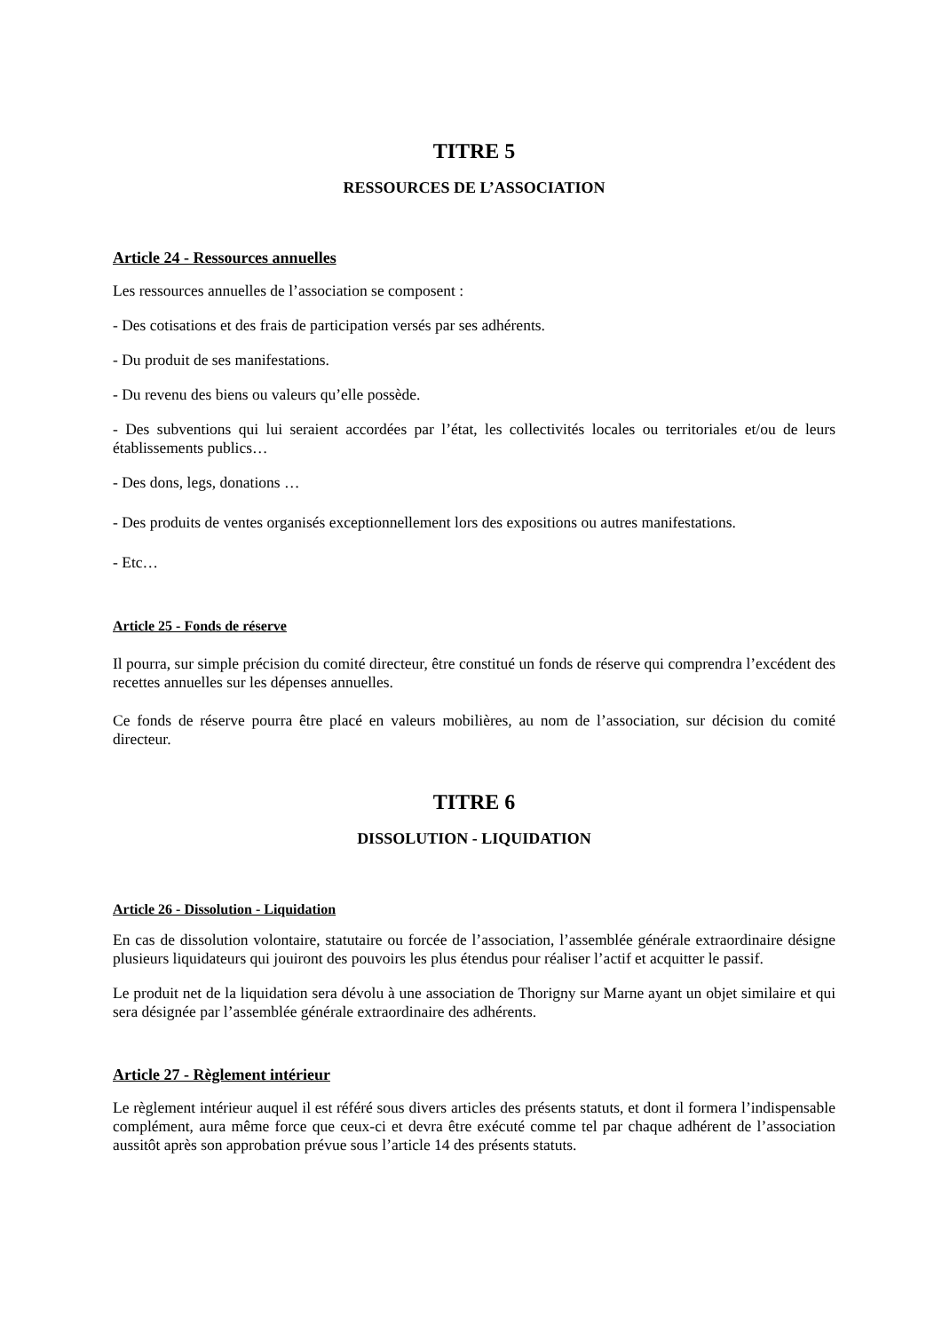TITRE 5
RESSOURCES DE L’ASSOCIATION
Article 24 - Ressources annuelles
Les ressources annuelles de l’association se composent :
- Des cotisations et des frais de participation versés par ses adhérents.
- Du produit de ses manifestations.
- Du revenu des biens ou valeurs qu’elle possède.
- Des subventions qui lui seraient accordées par l’état, les collectivités locales ou territoriales et/ou de leurs établissements publics…
- Des dons, legs, donations …
- Des produits de ventes organisés exceptionnellement lors des expositions ou autres manifestations.
- Etc…
Article 25 - Fonds de réserve
Il pourra, sur simple précision du comité directeur, être constitué un fonds de réserve qui comprendra l’excédent des recettes annuelles sur les dépenses annuelles.
Ce fonds de réserve pourra être placé en valeurs mobilières, au nom de l’association, sur décision du comité directeur.
TITRE 6
DISSOLUTION - LIQUIDATION
Article 26 - Dissolution - Liquidation
En cas de dissolution volontaire, statutaire ou forcée de l’association, l’assemblée générale extraordinaire désigne plusieurs liquidateurs qui jouiront des pouvoirs les plus étendus pour réaliser l’actif et acquitter le passif.
Le produit net de la liquidation sera dévolu à une association de Thorigny sur Marne ayant un objet similaire et qui sera désignée par l’assemblée générale extraordinaire des adhérents.
Article 27 - Règlement intérieur
Le règlement intérieur auquel il est référé sous divers articles des présents statuts, et dont il formera l’indispensable complément, aura même force que ceux-ci et devra être exécuté comme tel par chaque adhérent de l’association aussitôt après son approbation prévue sous l’article 14 des présents statuts.